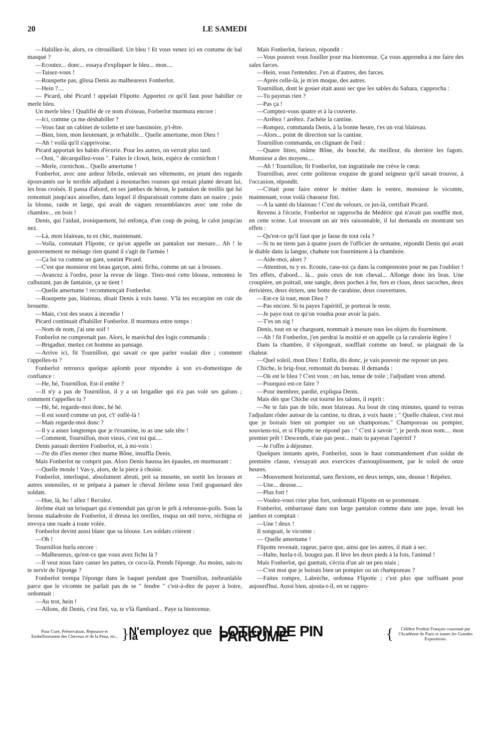20 LE SAMEDI
—Habillez-le, alors, ce citrouillard. Un bleu ! Et vous venez ici en costume de bal masqué ?
—Ecoutez... donc... essaya d'expliquer le bleu... mon....
—Taisez-vous !
—Rouspette pas, glissa Denis au malheureux Fonberlot.
—Hein ?....
— Picard, ohé Picard ! appelait Flipotte. Apportez ce qu'il faut pour habiller ce merle bleu.
Un merle bleu ! Qualifié de ce nom d'oiseau, Forberlot murmura encore :
—Ici, comme ça me déshabiller ?
—Vous faut un cabinet de toilette et une bassinoire, p't-être.
—Bien, bien, mon lieutenant, je m'habille... Quelle amertume, mon Dieu !
—Ah ! voilà qu'il s'apprivoise.
Picard apportait les habits d'écurie. Pour les autres, on verrait plus tard.
—Oust, " décarquillez-vous ". Faites le clown, hein, espèce de cornichon !
—Merle, cornichon... Quelle amertume !
Fonberlot, avec une ardeur fébrile, enlevait ses vêtements, en jetant des regards épouvantés sur le terrible adjudant à moustaches rousses qui restait planté devant lui, les bras croisés. Il passa d'abord, en ses jambes de héron, le pantalon de treillis qui lui remontait jusqu'aux aisselles, dans lequel il disparaissait comme dans un suaire ; puis la blouse, raide et large, qui avait de vagues ressemblances avec une robe de chambre... en bois !
Denis, qui l'aidait, ironiquement, lui enfonça, d'un coup de poing, le calot jusqu'au nez.
—Là, mon blaireau, tu es chic, maintenant.
—Voila, constatait Flipotte, ce qu'on appelle un pantalon sur mesure... Ah ! le gouvernement ne ménage rien quand il s'agit de l'armée !
—Ça lui va comme un gant, soutint Picard.
—C'est que monsieur est beau garçon, ainsi fichu, comme un sac à brosses.
—Avancez à l'ordre, pour la revue de linge. Tirez-moi cette blouse, remontez le culbutant, pas de fantaisie, ça se tient !
—Quelle amertume ! recommençait Fonberlot.
—Rouspette pas, blaireau, disait Denis à voix basse. V'là tes escarpins en cuir de brouette.
—Mais, c'est des seaux à incendie !
Picard continuait d'habiller Fonberlot. Il murmura entre temps :
—Nom de nom, j'ai une soif !
Fonberlot ne comprenait pas. Alors, le maréchal des logis commanda :
—Brigadier, mettez cet homme au pansage.
—Arrive ici, fit Tournillon, qui savait ce que parler voulait dire ; comment t'appelles-tu ?
Fonberlot retrouva quelque aplomb pour répondre à son ex-domestique de confiance :
—He, hé, Tournillon. Est-il entêté ?
—Il n'y a pas de Tournillon, il y a un brigadier qui n'a pas volé ses galons ; comment t'appelles tu ?
—Hé, hé, regarde-moi donc, hé hé.
—Il est sourd comme un pot, c't' enflé-là !
—Mais regarde-moi donc ?
—Il y a assez longtemps que je t'examine, tu as une sale tête !
—Comment, Tournillon, mon vieux, c'est toi qui....
Denis passait derrière Fonberlot, et, à mi-voix :
—J'te dis d'les mener chez mame Bône, insuffla Denis.
Mais Fonberlot ne comprit pas. Alors Denis haussa les épaules, en murmurant :
—Quelle moule ! Vas-y, alors, de la pièce à choisir.
Fonberlot, interloqué, absolument abruti, prit sa musette, en sortit les brosses et autres ustensiles, et se prépara à panser le cheval Jérôme sous l'œil goguenard des soldats.
—Hue, là, ho ! allez ! Reculez.
Jérôme était un brisquart qui n'entendait pas qu'on le prît à rebrousse-poils. Sous la brosse maladroite de Fonberlot, il dressa les oreilles, risqua un œil torve, réchigna et envoya une ruade à toute volée.
Fonberlot devint aussi blanc que sa blouse. Les soldats crièrent :
—Oh !
Tournillon hurla encore :
—Malheureux, qu'est-ce que vous avez fichu là ?
—Il veut nous faire casser les pattes, ce coco-là. Prends l'éponge. Au moins, sais-tu te servir de l'éponge ?
Fonberlot trempa l'éponge dans le baquet pendant que Tournillon, inébranlable parce que le vicomte ne parlait pas de se " fendre " c'est-à-dire de payer à boire, ordonnait :
—Au trot, hein !
—Allons, dit Denis, c'est fini, va, te v'là flambard... Paye ta bienvenue.
Mais Fonberlot, furieux, répondit :
—Vous pouvez vous fouiller pour ma bienvenue. Ça vous apprendra à me faire des sales farces.
—Hein, vous l'entendez. J'en ai d'autres, des farces.
—Après celle-là, je m'en moque, des autres.
Tournillon, dont le gosier était aussi sec que les sables du Sahara, s'approcha :
—Tu payeras rien ?
—Pas ça !
—Comptez-vous quatre et à la couverte.
—Arrêtez ! arrêtez. J'achète la cantine.
—Rompez, commanda Denis, à la bonne heure, t'es un vrai blaireau.
—Alors... point de direction sur la cantine.
Tournillon commanda, en clignant de l'œil :
—Quatre litres, mâme Bône, du bouché, du meilleur, du derrière les fagots. Monsieur a des moyens....
—Ah ! Tournillon, fit Fonberlot, ton ingratitude me crève le cœur.
Tournillon, avec cette politesse exquise de grand seigneur qu'il savait trouver, à l'occasion, répondit.
—C'était pour faire entrer le métier dans le ventre, monsieur le vicomte, maintenant, vous voilà chasseur fini.
—A la santé du blaireau ! C'est du velours, ce jus-là, certifiait Picard.
Revenu à l'écurie, Fonberlot se rapprocha de Médéric qui n'avait pas soufflé mot, en cette scène. Lui trouvant un air très raisonnable, il lui demanda en montrant ses effets :
—Qu'est-ce qu'il faut que je fasse de tout cela ?
—Si tu ne tiens pas à quatre jours de l'officier de semaine, répondit Denis qui avait le diable dans la langue, chahute ton fourniment à la chambrée.
—Aide-moi, alors ?
—Attention, tu y es. Ecoute, case-toi ça dans la comprenoire pour ne pas l'oublier ! Tes effets, d'abord... là... puis ceux de ton cheval... Allonge donc les bras. Une croupière, un poitrail, une sangle, deux poches à fer, fers et clous, deux sacoches, deux étrivières, deux étriers, une botte de carabine, deux couvertures.
—Est-ce là tout, mon Dieu ?
—Pas encore. Si tu payes l'apéritif, je porterai le reste.
—Je paye tout ce qu'on voudra pour avoir la paix.
—T'es un zig !
Denis, tout en se chargeant, nommait à mesure tous les objets du fourniment.
—Ah ! fit Fonberlot, j'en perdrai la moitié et on appelle ça la cavalerie légère !
Dans la chambre, il s'épongeait, soufflait comme un bœuf, se plaignait de la chaleur.
—Quel soleil, mon Dieu ! Enfin, dis donc, je vais pouvoir me reposer un peu.
Chiche, le brig-four, remontait du bureau. Il demanda :
—Où est le bleu ? C'est vous ; en bas, tenue de toile ; l'adjudant vous attend.
—Pourquoi est-ce faire ?
—Pour membrer, pardié, expliqua Denis.
Mais dès que Chiche eut tourné les talons, il reprit :
—Ne te fais pas de bile, mon blaireau. Au bout de cinq minutes, quand tu verras l'adjudant rôder autour de la cantine, tu diras, à voix haute ; " Quelle chaleur, c'est moi que je boirais bien un pompier ou un champoreau." Champoreau ou pompier, souviens-toi, et si Flipotte ne répond pas : " C'est à savoir ", je perds mon nom.... mon premier prêt ! Descends, n'aie pas peur... mais tu payeras l'apéritif ?
—Je t'offre à déjeuner.
Quelques instants après, Fonberlot, sous le haut commandement d'un soldat de première classe, s'essayait aux exercices d'assouplissement, par le soleil de onze heures.
—Mouvement horizontal, sans flexions, en deux temps, une, deusse ! Répétez.
—Une... deusse....
—Plus fort !
—Voulez-vous crier plus fort, ordonnait Flipotte en se promenant.
Fonberlot, embarrassé dans son large pantalon comme dans une jupe, levait les jambes et comptait :
—Une ! deux !
Il songeait, le vicomte :
— Quelle amertume !
Flipotte revenait, rageur, parce que, ainsi que les autres, il était à sec.
—Halte, hurla-t-il, bougez pas. Il lève les deux pieds à la fois, l'animal !
Mais Fonberlot, qui guettait, s'écria d'un air un peu niais ;
—C'est moi que je boirais bien un pompier ou un champoreau ?
—Faites rompre, Labrèche, ordonna Flipotte ; c'est plus que suffisant pour aujourd'hui. Aussi bien, ajouta-t-il, en se rappro-
Pour Cure, Préservation, Repousse et Embellissement des Cheveux et de la Peau, etc.,
}
N'employez que la
LOTION DE PIN PARFUMÉ {
Célèbre Produit Français couronné par l'Académie de Paris et toutes les Grandes Expositions.